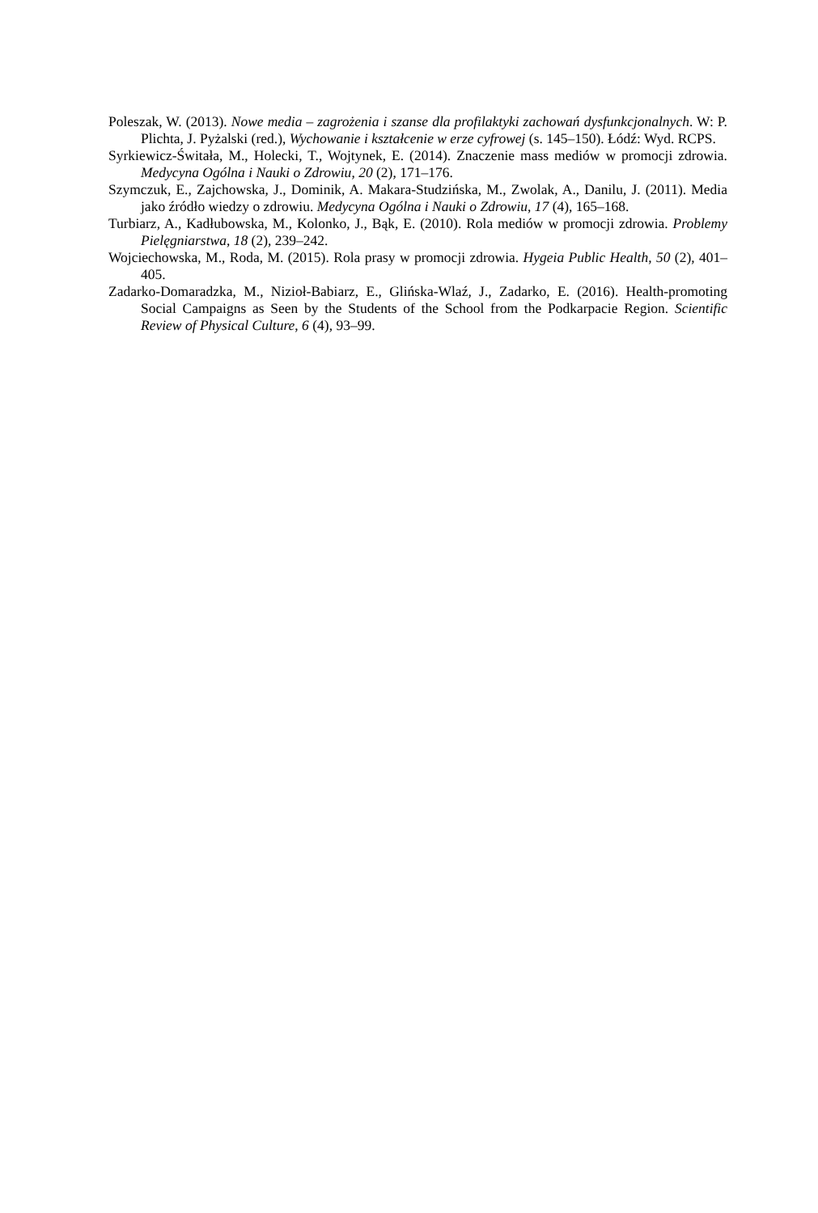Poleszak, W. (2013). Nowe media – zagrożenia i szanse dla profilaktyki zachowań dysfunkcjonal­nych. W: P. Plichta, J. Pyżalski (red.), Wychowanie i kształcenie w erze cyfrowej (s. 145–150). Łódź: Wyd. RCPS.
Syrkiewicz-Świtała, M., Holecki, T., Wojtynek, E. (2014). Znaczenie mass mediów w promocji zdrowia. Medycyna Ogólna i Nauki o Zdrowiu, 20 (2), 171–176.
Szymczuk, E., Zajchowska, J., Dominik, A. Makara-Studzińska, M., Zwolak, A., Danilu, J. (2011). Media jako źródło wiedzy o zdrowiu. Medycyna Ogólna i Nauki o Zdrowiu, 17 (4), 165–168.
Turbiarz, A., Kadłubowska, M., Kolonko, J., Bąk, E. (2010). Rola mediów w promocji zdrowia. Problemy Pielęgniarstwa, 18 (2), 239–242.
Wojciechowska, M., Roda, M. (2015). Rola prasy w promocji zdrowia. Hygeia Public Health, 50 (2), 401–405.
Zadarko-Domaradzka, M., Nizioł-Babiarz, E., Glińska-Wlaź, J., Zadarko, E. (2016). Health-promoting Social Campaigns as Seen by the Students of the School from the Podkarpacie Re­gion. Scientific Review of Physical Culture, 6 (4), 93–99.